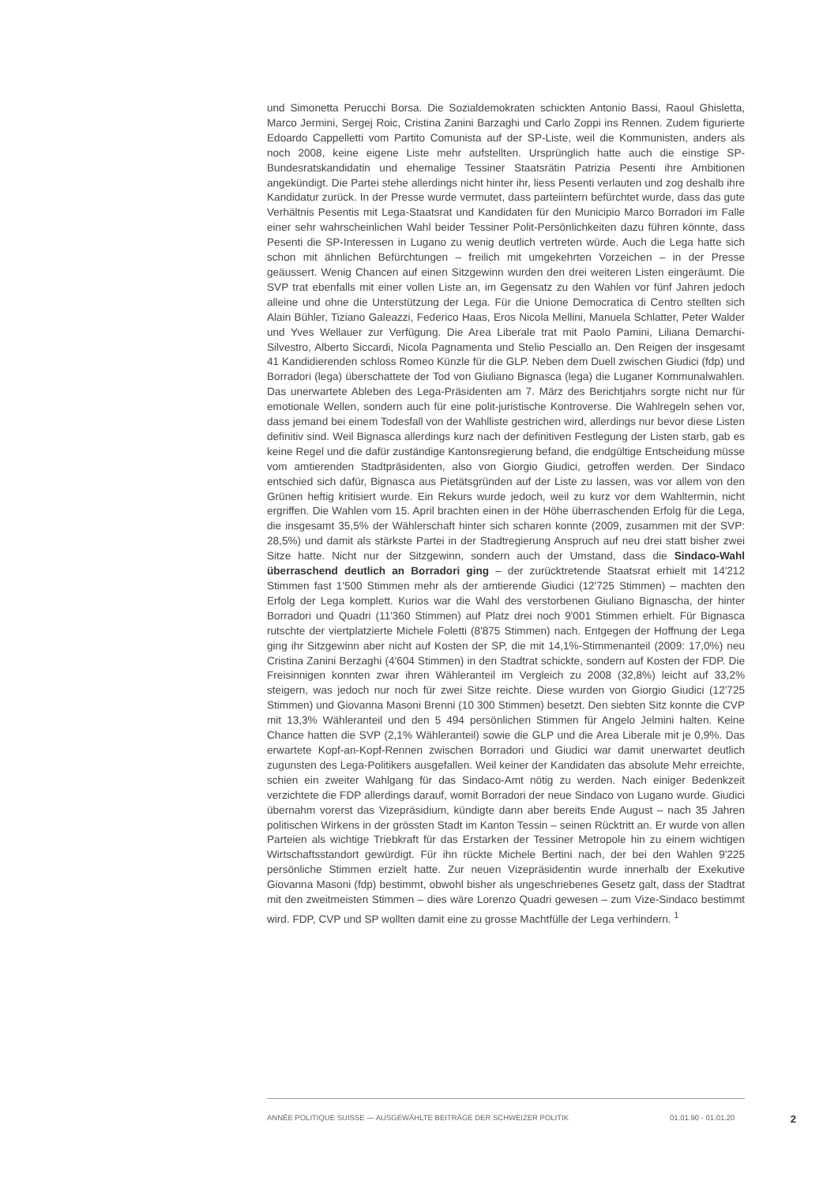und Simonetta Perucchi Borsa. Die Sozialdemokraten schickten Antonio Bassi, Raoul Ghisletta, Marco Jermini, Sergej Roic, Cristina Zanini Barzaghi und Carlo Zoppi ins Rennen. Zudem figurierte Edoardo Cappelletti vom Partito Comunista auf der SP-Liste, weil die Kommunisten, anders als noch 2008, keine eigene Liste mehr aufstellten. Ursprünglich hatte auch die einstige SP-Bundesratskandidatin und ehemalige Tessiner Staatsrätin Patrizia Pesenti ihre Ambitionen angekündigt. Die Partei stehe allerdings nicht hinter ihr, liess Pesenti verlauten und zog deshalb ihre Kandidatur zurück. In der Presse wurde vermutet, dass parteiintern befürchtet wurde, dass das gute Verhältnis Pesentis mit Lega-Staatsrat und Kandidaten für den Municipio Marco Borradori im Falle einer sehr wahrscheinlichen Wahl beider Tessiner Polit-Persönlichkeiten dazu führen könnte, dass Pesenti die SP-Interessen in Lugano zu wenig deutlich vertreten würde. Auch die Lega hatte sich schon mit ähnlichen Befürchtungen – freilich mit umgekehrten Vorzeichen – in der Presse geäussert. Wenig Chancen auf einen Sitzgewinn wurden den drei weiteren Listen eingeräumt. Die SVP trat ebenfalls mit einer vollen Liste an, im Gegensatz zu den Wahlen vor fünf Jahren jedoch alleine und ohne die Unterstützung der Lega. Für die Unione Democratica di Centro stellten sich Alain Bühler, Tiziano Galeazzi, Federico Haas, Eros Nicola Mellini, Manuela Schlatter, Peter Walder und Yves Wellauer zur Verfügung. Die Area Liberale trat mit Paolo Pamini, Liliana Demarchi-Silvestro, Alberto Siccardi, Nicola Pagnamenta und Stelio Pesciallo an. Den Reigen der insgesamt 41 Kandidierenden schloss Romeo Künzle für die GLP. Neben dem Duell zwischen Giudici (fdp) und Borradori (lega) überschattete der Tod von Giuliano Bignasca (lega) die Luganer Kommunalwahlen. Das unerwartete Ableben des Lega-Präsidenten am 7. März des Berichtjahrs sorgte nicht nur für emotionale Wellen, sondern auch für eine polit-juristische Kontroverse. Die Wahlregeln sehen vor, dass jemand bei einem Todesfall von der Wahlliste gestrichen wird, allerdings nur bevor diese Listen definitiv sind. Weil Bignasca allerdings kurz nach der definitiven Festlegung der Listen starb, gab es keine Regel und die dafür zuständige Kantonsregierung befand, die endgültige Entscheidung müsse vom amtierenden Stadtpräsidenten, also von Giorgio Giudici, getroffen werden. Der Sindaco entschied sich dafür, Bignasca aus Pietätsgründen auf der Liste zu lassen, was vor allem von den Grünen heftig kritisiert wurde. Ein Rekurs wurde jedoch, weil zu kurz vor dem Wahltermin, nicht ergriffen. Die Wahlen vom 15. April brachten einen in der Höhe überraschenden Erfolg für die Lega, die insgesamt 35,5% der Wählerschaft hinter sich scharen konnte (2009, zusammen mit der SVP: 28,5%) und damit als stärkste Partei in der Stadtregierung Anspruch auf neu drei statt bisher zwei Sitze hatte. Nicht nur der Sitzgewinn, sondern auch der Umstand, dass die Sindaco-Wahl überraschend deutlich an Borradori ging – der zurücktretende Staatsrat erhielt mit 14'212 Stimmen fast 1'500 Stimmen mehr als der amtierende Giudici (12'725 Stimmen) – machten den Erfolg der Lega komplett. Kurios war die Wahl des verstorbenen Giuliano Bignascha, der hinter Borradori und Quadri (11'360 Stimmen) auf Platz drei noch 9'001 Stimmen erhielt. Für Bignasca rutschte der viertplatzierte Michele Foletti (8'875 Stimmen) nach. Entgegen der Hoffnung der Lega ging ihr Sitzgewinn aber nicht auf Kosten der SP, die mit 14,1%-Stimmenanteil (2009: 17,0%) neu Cristina Zanini Berzaghi (4'604 Stimmen) in den Stadtrat schickte, sondern auf Kosten der FDP. Die Freisinnigen konnten zwar ihren Wähleranteil im Vergleich zu 2008 (32,8%) leicht auf 33,2% steigern, was jedoch nur noch für zwei Sitze reichte. Diese wurden von Giorgio Giudici (12'725 Stimmen) und Giovanna Masoni Brenni (10 300 Stimmen) besetzt. Den siebten Sitz konnte die CVP mit 13,3% Wähleranteil und den 5 494 persönlichen Stimmen für Angelo Jelmini halten. Keine Chance hatten die SVP (2,1% Wähleranteil) sowie die GLP und die Area Liberale mit je 0,9%. Das erwartete Kopf-an-Kopf-Rennen zwischen Borradori und Giudici war damit unerwartet deutlich zugunsten des Lega-Politikers ausgefallen. Weil keiner der Kandidaten das absolute Mehr erreichte, schien ein zweiter Wahlgang für das Sindaco-Amt nötig zu werden. Nach einiger Bedenkzeit verzichtete die FDP allerdings darauf, womit Borradori der neue Sindaco von Lugano wurde. Giudici übernahm vorerst das Vizepräsidium, kündigte dann aber bereits Ende August – nach 35 Jahren politischen Wirkens in der grössten Stadt im Kanton Tessin – seinen Rücktritt an. Er wurde von allen Parteien als wichtige Triebkraft für das Erstarken der Tessiner Metropole hin zu einem wichtigen Wirtschaftsstandort gewürdigt. Für ihn rückte Michele Bertini nach, der bei den Wahlen 9'225 persönliche Stimmen erzielt hatte. Zur neuen Vizepräsidentin wurde innerhalb der Exekutive Giovanna Masoni (fdp) bestimmt, obwohl bisher als ungeschriebenes Gesetz galt, dass der Stadtrat mit den zweitmeisten Stimmen – dies wäre Lorenzo Quadri gewesen – zum Vize-Sindaco bestimmt wird. FDP, CVP und SP wollten damit eine zu grosse Machtfülle der Lega verhindern. <sup>1</sup>
ANNÉE POLITIQUE SUISSE — AUSGEWÄHLTE BEITRÄGE DER SCHWEIZER POLITIK 01.01.90 - 01.01.20 2